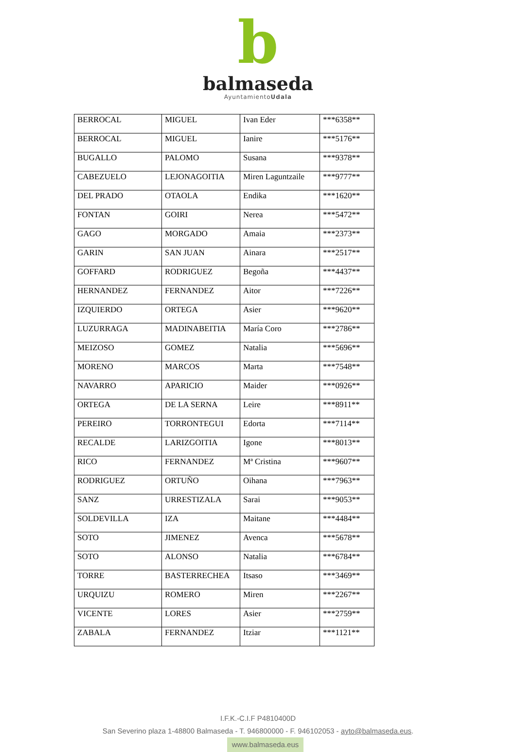b
balmaseda
AyuntamientoUdala
| BERROCAL | MIGUEL | Ivan Eder | ***6358** |
| BERROCAL | MIGUEL | Ianire | ***5176** |
| BUGALLO | PALOMO | Susana | ***9378** |
| CABEZUELO | LEJONAGOITIA | Miren Laguntzaile | ***9777** |
| DEL PRADO | OTAOLA | Endika | ***1620** |
| FONTAN | GOIRI | Nerea | ***5472** |
| GAGO | MORGADO | Amaia | ***2373** |
| GARIN | SAN JUAN | Ainara | ***2517** |
| GOFFARD | RODRIGUEZ | Begoña | ***4437** |
| HERNANDEZ | FERNANDEZ | Aitor | ***7226** |
| IZQUIERDO | ORTEGA | Asier | ***9620** |
| LUZURRAGA | MADINABEITIA | María Coro | ***2786** |
| MEIZOSO | GOMEZ | Natalia | ***5696** |
| MORENO | MARCOS | Marta | ***7548** |
| NAVARRO | APARICIO | Maider | ***0926** |
| ORTEGA | DE LA SERNA | Leire | ***8911** |
| PEREIRO | TORRONTEGUI | Edorta | ***7114** |
| RECALDE | LARIZGOITIA | Igone | ***8013** |
| RICO | FERNANDEZ | Mª Cristina | ***9607** |
| RODRIGUEZ | ORTUÑO | Oihana | ***7963** |
| SANZ | URRESTIZALA | Sarai | ***9053** |
| SOLDEVILLA | IZA | Maitane | ***4484** |
| SOTO | JIMENEZ | Avenca | ***5678** |
| SOTO | ALONSO | Natalia | ***6784** |
| TORRE | BASTERRECHEA | Itsaso | ***3469** |
| URQUIZU | ROMERO | Miren | ***2267** |
| VICENTE | LORES | Asier | ***2759** |
| ZABALA | FERNANDEZ | Itziar | ***1121** |
I.F.K.-C.I.F P4810400D
San Severino plaza 1-48800 Balmaseda - T. 946800000 - F. 946102053 - ayto@balmaseda.eus.
www.balmaseda.eus